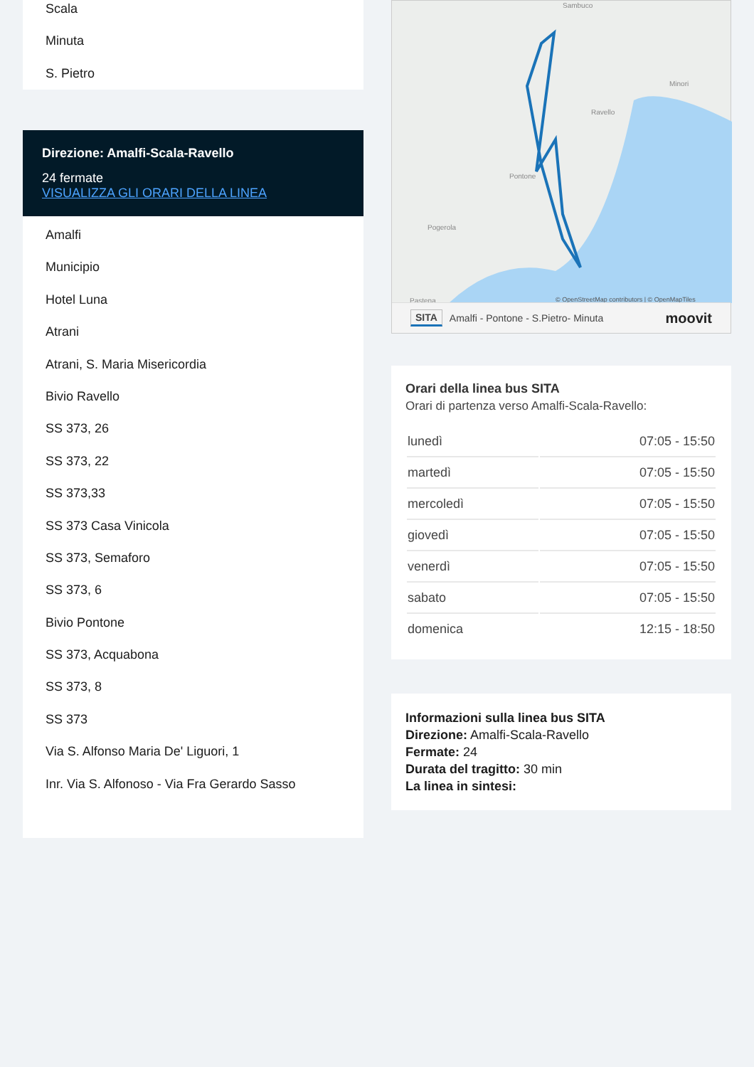Scala
Minuta
S. Pietro
Direzione: Amalfi-Scala-Ravello
24 fermate
VISUALIZZA GLI ORARI DELLA LINEA
Amalfi
Municipio
Hotel Luna
Atrani
Atrani, S. Maria Misericordia
Bivio Ravello
SS 373, 26
SS 373, 22
SS 373,33
SS 373 Casa Vinicola
SS 373, Semaforo
SS 373, 6
Bivio Pontone
SS 373, Acquabona
SS 373, 8
SS 373
Via S. Alfonso Maria De' Liguori, 1
Inr. Via S. Alfonoso - Via Fra Gerardo Sasso
Ravello
Pontone
Pogerola
Sambuco
Minori
Pastena
© OpenStreetMap contributors | © OpenMapTiles
SITA Amalfi - Pontone - S.Pietro- Minuta moovit
Orari della linea bus SITA
Orari di partenza verso Amalfi-Scala-Ravello:
| lunedì | 07:05 - 15:50 |
| martedì | 07:05 - 15:50 |
| mercoledì | 07:05 - 15:50 |
| giovedì | 07:05 - 15:50 |
| venerdì | 07:05 - 15:50 |
| sabato | 07:05 - 15:50 |
| domenica | 12:15 - 18:50 |
Informazioni sulla linea bus SITA
Direzione: Amalfi-Scala-Ravello
Fermate: 24
Durata del tragitto: 30 min
La linea in sintesi: